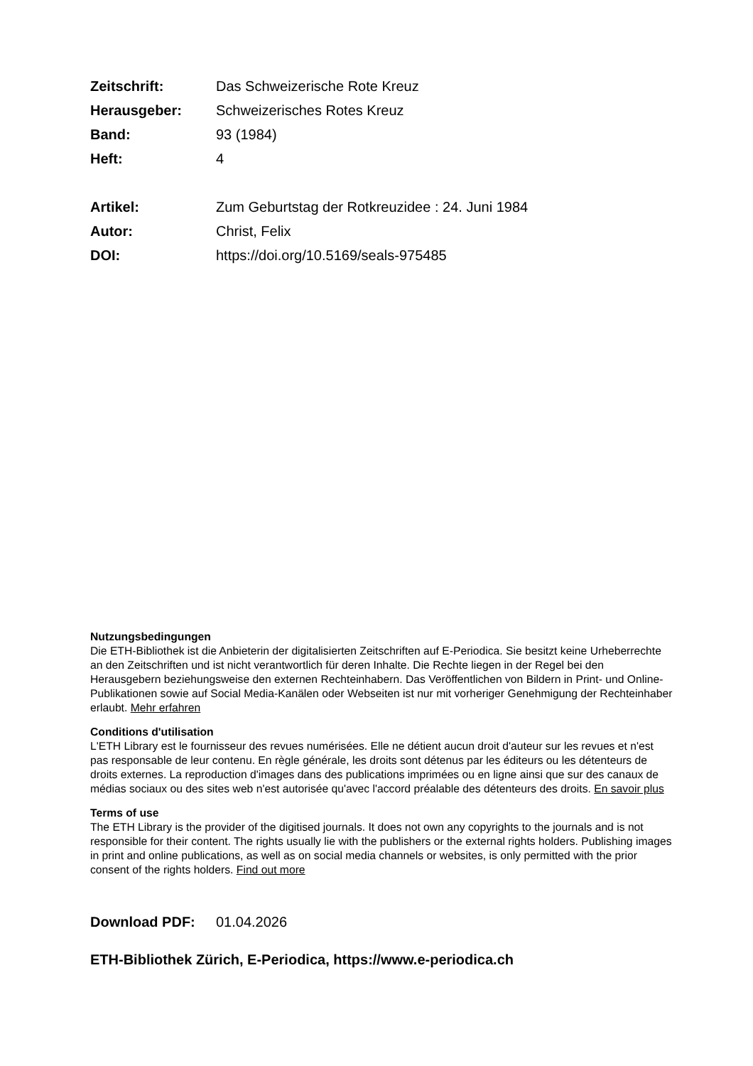Zeitschrift: Das Schweizerische Rote Kreuz Herausgeber: Schweizerisches Rotes Kreuz Band: 93 (1984) Heft: 4
Artikel: Zum Geburtstag der Rotkreuzidee : 24. Juni 1984 Autor: Christ, Felix DOI: https://doi.org/10.5169/seals-975485
Nutzungsbedingungen
Die ETH-Bibliothek ist die Anbieterin der digitalisierten Zeitschriften auf E-Periodica. Sie besitzt keine Urheberrechte an den Zeitschriften und ist nicht verantwortlich für deren Inhalte. Die Rechte liegen in der Regel bei den Herausgebern beziehungsweise den externen Rechteinhabern. Das Veröffentlichen von Bildern in Print- und Online-Publikationen sowie auf Social Media-Kanälen oder Webseiten ist nur mit vorheriger Genehmigung der Rechteinhaber erlaubt. Mehr erfahren
Conditions d'utilisation
L'ETH Library est le fournisseur des revues numérisées. Elle ne détient aucun droit d'auteur sur les revues et n'est pas responsable de leur contenu. En règle générale, les droits sont détenus par les éditeurs ou les détenteurs de droits externes. La reproduction d'images dans des publications imprimées ou en ligne ainsi que sur des canaux de médias sociaux ou des sites web n'est autorisée qu'avec l'accord préalable des détenteurs des droits. En savoir plus
Terms of use
The ETH Library is the provider of the digitised journals. It does not own any copyrights to the journals and is not responsible for their content. The rights usually lie with the publishers or the external rights holders. Publishing images in print and online publications, as well as on social media channels or websites, is only permitted with the prior consent of the rights holders. Find out more
Download PDF: 01.04.2026
ETH-Bibliothek Zürich, E-Periodica, https://www.e-periodica.ch